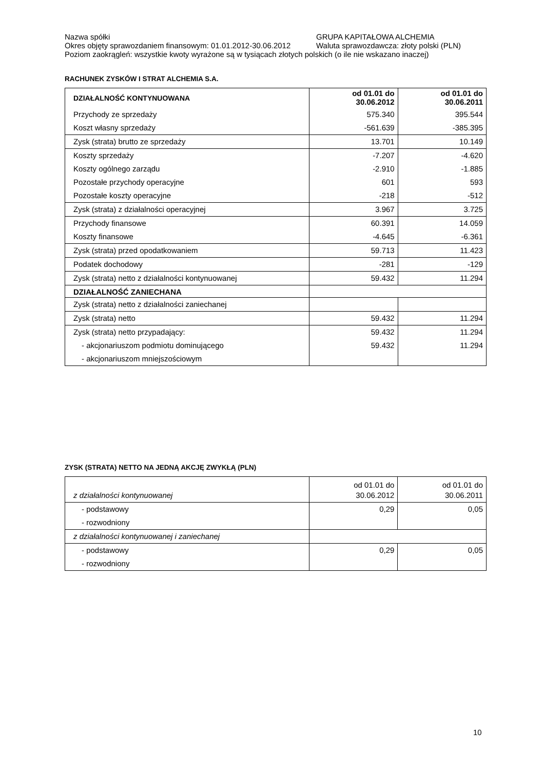Nazwa spółki GRUPA KAPITAŁOWA ALCHEMIA
Okres objęty sprawozdaniem finansowym: 01.01.2012-30.06.2012 Waluta sprawozdawcza: złoty polski (PLN)
Poziom zaokrągleń: wszystkie kwoty wyrażone są w tysiącach złotych polskich (o ile nie wskazano inaczej)
RACHUNEK ZYSKÓW I STRAT ALCHEMIA S.A.
| DZIAŁALNOŚĆ KONTYNUOWANA | od 01.01 do 30.06.2012 | od 01.01 do 30.06.2011 |
| --- | --- | --- |
| Przychody ze sprzedaży | 575.340 | 395.544 |
| Koszt własny sprzedaży | -561.639 | -385.395 |
| Zysk (strata) brutto ze sprzedaży | 13.701 | 10.149 |
| Koszty sprzedaży | -7.207 | -4.620 |
| Koszty ogólnego zarządu | -2.910 | -1.885 |
| Pozostałe przychody operacyjne | 601 | 593 |
| Pozostałe koszty operacyjne | -218 | -512 |
| Zysk (strata) z działalności operacyjnej | 3.967 | 3.725 |
| Przychody finansowe | 60.391 | 14.059 |
| Koszty finansowe | -4.645 | -6.361 |
| Zysk (strata) przed opodatkowaniem | 59.713 | 11.423 |
| Podatek dochodowy | -281 | -129 |
| Zysk (strata) netto z działalności kontynuowanej | 59.432 | 11.294 |
| DZIAŁALNOŚĆ ZANIECHANA | | |
| Zysk (strata) netto z działalności zaniechanej | | |
| Zysk (strata) netto | 59.432 | 11.294 |
| Zysk (strata) netto przypadający: | 59.432 | 11.294 |
| - akcjonariuszom podmiotu dominującego | 59.432 | 11.294 |
| - akcjonariuszom mniejszościowym | | |
ZYSK (STRATA) NETTO NA JEDNĄ AKCJĘ ZWYKŁĄ (PLN)
| z działalności kontynuowanej | od 01.01 do 30.06.2012 | od 01.01 do 30.06.2011 |
| - podstawowy | 0,29 | 0,05 |
| - rozwodniony | | |
| z działalności kontynuowanej i zaniechanej | | |
| - podstawowy | 0,29 | 0,05 |
| - rozwodniony | | |
10